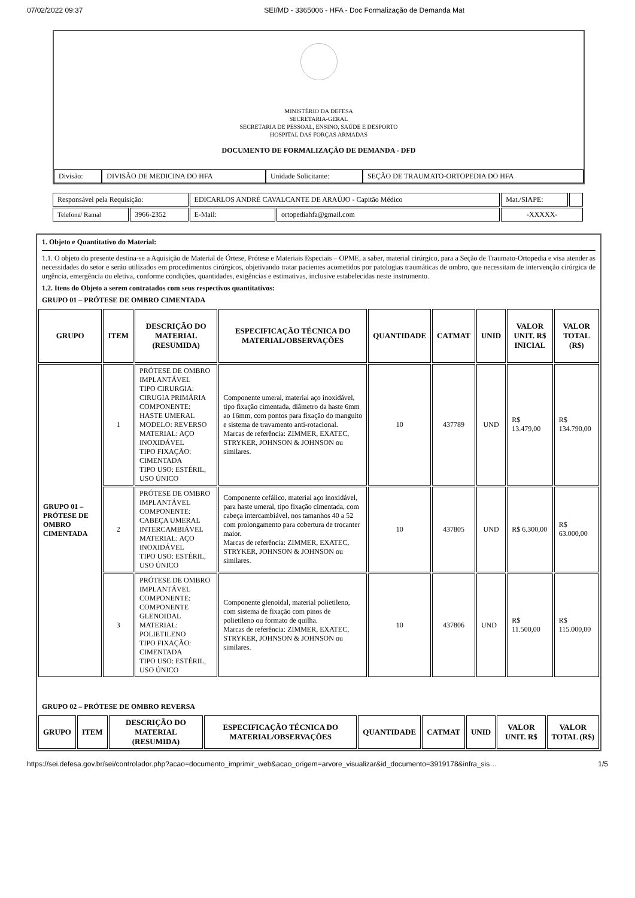07/02/2022 09:37 SEI/MD - 3365006 - HFA - Doc Formalização de Demanda Mat
MINISTÉRIO DA DEFESA
SECRETARIA-GERAL
SECRETARIA DE PESSOAL, ENSINO, SAÚDE E DESPORTO
HOSPITAL DAS FORÇAS ARMADAS
DOCUMENTO DE FORMALIZAÇÃO DE DEMANDA - DFD
| Divisão: | DIVISÃO DE MEDICINA DO HFA | Unidade Solicitante: | SEÇÃO DE TRAUMATO-ORTOPEDIA DO HFA |
| Responsável pela Requisição: | | EDICARLOS ANDRÉ CAVALCANTE DE ARAÚJO - Capitão Médico | | Mat./SIAPE: | |
| Telefone/ Ramal | 3966-2352 | E-Mail: | ortopediahfa@gmail.com | -XXXXX- | |
1. Objeto e Quantitativo do Material:
1.1. O objeto do presente destina-se a Aquisição de Material de Órtese, Prótese e Materiais Especiais – OPME, a saber, material cirúrgico, para a Seção de Traumato-Ortopedia e visa atender as necessidades do setor e serão utilizados em procedimentos cirúrgicos, objetivando tratar pacientes acometidos por patologias traumáticas de ombro, que necessitam de intervenção cirúrgica de urgência, emergência ou eletiva, conforme condições, quantidades, exigências e estimativas, inclusive estabelecidas neste instrumento.
1.2. Itens do Objeto a serem contratados com seus respectivos quantitativos:
GRUPO 01 – PRÓTESE DE OMBRO CIMENTADA
| GRUPO | ITEM | DESCRIÇÃO DO MATERIAL (RESUMIDA) | ESPECIFICAÇÃO TÉCNICA DO MATERIAL/OBSERVAÇÕES | QUANTIDADE | CATMAT | UNID | VALOR UNIT. R$ INICIAL | VALOR TOTAL (R$) |
| --- | --- | --- | --- | --- | --- | --- | --- | --- |
| GRUPO 01 – PRÓTESE DE OMBRO CIMENTADA | 1 | PRÓTESE DE OMBRO IMPLANTÁVEL TIPO CIRURGIA: CIRUGIA PRIMÁRIA COMPONENTE: HASTE UMERAL MODELO: REVERSO MATERIAL: AÇO INOXIDÁVEL TIPO FIXAÇÃO: CIMENTADA TIPO USO: ESTÉRIL, USO ÚNICO | Componente umeral, material aço inoxidável, tipo fixação cimentada, diâmetro da haste 6mm ao 16mm, com pontos para fixação do manguito e sistema de travamento anti-rotacional. Marcas de referência: ZIMMER, EXATEC, STRYKER, JOHNSON & JOHNSON ou similares. | 10 | 437789 | UND | R$ 13.479,00 | R$ 134.790,00 |
| | 2 | PRÓTESE DE OMBRO IMPLANTÁVEL COMPONENTE: CABEÇA UMERAL INTERCAMBIÁVEL MATERIAL: AÇO INOXIDÁVEL TIPO USO: ESTÉRIL, USO ÚNICO | Componente cefálico, material aço inoxidável, para haste umeral, tipo fixação cimentada, com cabeça intercambiável, nos tamanhos 40 a 52 com prolongamento para cobertura de trocanter maior. Marcas de referência: ZIMMER, EXATEC, STRYKER, JOHNSON & JOHNSON ou similares. | 10 | 437805 | UND | R$ 6.300,00 | R$ 63.000,00 |
| | 3 | PRÓTESE DE OMBRO IMPLANTÁVEL COMPONENTE: COMPONENTE GLENOIDAL MATERIAL: POLIETILENO TIPO FIXAÇÃO: CIMENTADA TIPO USO: ESTÉRIL, USO ÚNICO | Componente glenoidal, material polietileno, com sistema de fixação com pinos de polietileno ou formato de quilha. Marcas de referência: ZIMMER, EXATEC, STRYKER, JOHNSON & JOHNSON ou similares. | 10 | 437806 | UND | R$ 11.500,00 | R$ 115.000,00 |
GRUPO 02 – PRÓTESE DE OMBRO REVERSA
| GRUPO | ITEM | DESCRIÇÃO DO MATERIAL (RESUMIDA) | ESPECIFICAÇÃO TÉCNICA DO MATERIAL/OBSERVAÇÕES | QUANTIDADE | CATMAT | UNID | VALOR UNIT. R$ | VALOR TOTAL (R$) |
| --- | --- | --- | --- | --- | --- | --- | --- | --- |
https://sei.defesa.gov.br/sei/controlador.php?acao=documento_imprimir_web&acao_origem=arvore_visualizar&id_documento=3919178&infra_sis… 1/5